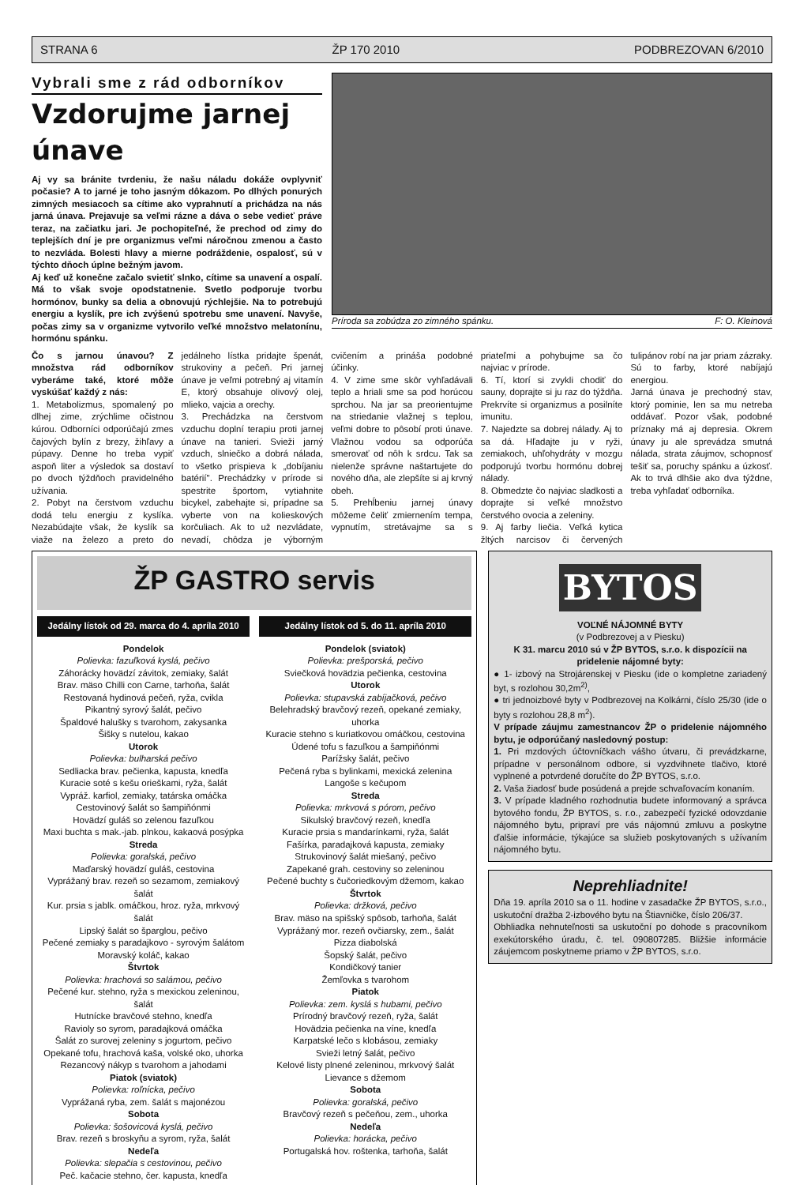STRANA 6 ŽP 170 2010 PODBREZOVAN 6/2010
Vybrali sme z rád odborníkov
Vzdorujme jarnej únave
Aj vy sa bránite tvrdeniu, že našu náladu dokáže ovplyvniť počasie? A to jarné je toho jasným dôkazom. Po dlhých ponurých zimných mesiacoch sa cítime ako vyprahnutí a prichádza na nás jarná únava. Prejavuje sa veľmi rázne a dáva o sebe vedieť práve teraz, na začiatku jari. Je pochopiteľné, že prechod od zimy do teplejších dní je pre organizmus veľmi náročnou zmenou a často to nezvláda. Bolesti hlavy a mierne podráždenie, ospalosť, sú v týchto dňoch úplne bežným javom.
Aj keď už konečne začalo svietiť slnko, cítime sa unavení a ospalí. Má to však svoje opodstatnenie. Svetlo podporuje tvorbu hormónov, bunky sa delia a obnovujú rýchlejšie. Na to potrebujú energiu a kyslík, pre ich zvýšenú spotrebu sme unavení. Navyše, počas zimy sa v organizme vytvorilo veľké množstvo melatonínu, hormónu spánku.
Príroda sa zobúdza zo zimného spánku. F: O. Kleinová
Čo s jarnou únavou? Z množstva rád odborníkov vyberáme také, ktoré môže vyskúšať každý z nás:
1. Metabolizmus, spomalený po dlhej zime, zrýchlime očistnou kúrou. Odborníci odporúčajú zmes čajových bylín z brezy, žihľavy a púpavy. Denne ho treba vypiť aspoň liter a výsledok sa dostaví po dvoch týždňoch pravidelného užívania.
2. Pobyt na čerstvom vzduchu dodá telu energiu z kyslíka. Nezabúdajte však, že kyslík sa viaže na železo a preto do jedálneho lístka pridajte špenát, strukoviny a pečeň. Pri jarnej únave je veľmi potrebný aj vitamín E, ktorý obsahuje olivový olej, mlieko, vajcia a orechy.
3. Prechádzka na čerstvom vzduchu doplní terapiu proti jarnej únave na tanieri. Svieži jarný vzduch, slniečko a dobrá nálada, to všetko prispieva k „dobíjaniu batérií". Prechádzky v prírode si spestrite športom, vytiahnite bicykel, zabehajte si, prípadne sa vyberte von na kolieskových korčuliach. Ak to už nezvládate, nevadí, chôdza je výborným cvičením a prináša podobné účinky.
4. V zime sme skôr vyhľadávali teplo a hriali sme sa pod horúcou sprchou. Na jar sa preorientujme na striedanie vlažnej s teplou, veľmi dobre to pôsobí proti únave. Vlažnou vodou sa odporúča smerovať od nôh k srdcu. Tak sa nielenže správne naštartujete do nového dňa, ale zlepšíte si aj krvný obeh.
5. Prehĺbeniu jarnej únavy môžeme čeliť zmiernením tempa, vypnutím, stretávajme sa s priateľmi a pohybujme sa čo najviac v prírode.
6. Tí, ktorí si zvykli chodiť do sauny, doprajte si ju raz do týždňa. Prekrvíte si organizmus a posilníte imunitu.
7. Najedzte sa dobrej nálady. Aj to sa dá. Hľadajte ju v ryži, zemiakoch, uhľohydráty v mozgu podporujú tvorbu hormónu dobrej nálady.
8. Obmedzte čo najviac sladkosti a doprajte si veľké množstvo čerstvého ovocia a zeleniny.
9. Aj farby liečia. Veľká kytica žltých narcisov či červených tulipánov robí na jar priam zázraky. Sú to farby, ktoré nabíjajú energiou.
Jarná únava je prechodný stav, ktorý pominie, len sa mu netreba oddávať. Pozor však, podobné príznaky má aj depresia. Okrem únavy ju ale sprevádza smutná nálada, strata záujmov, schopnosť tešiť sa, poruchy spánku a úzkosť. Ak to trvá dlhšie ako dva týždne, treba vyhľadať odborníka.
ŽP GASTRO servis
Jedálny lístok od 29. marca do 4. apríla 2010
Pondelok
Polievka: fazuľková kyslá, pečivo
Záhorácky hovädzí závitok, zemiaky, šalát
Brav. mäso Chilli con Carne, tarhoňa, šalát
Restovaná hydinová pečeň, ryža, cvikla
Pikantný syrový šalát, pečivo
Špaldové halušky s tvarohom, zakysanka
Šišky s nutelou, kakao
Utorok
Polievka: bulharská pečivo
Sedliacka brav. pečienka, kapusta, knedľa
Kuracie soté s kešu orieškami, ryža, šalát
Vypráž. karfiol, zemiaky, tatárska omáčka
Cestovinový šalát so šampiňónmi
Hovädzí guláš so zelenou fazuľkou
Maxi buchta s mak.-jab. plnkou, kakaová posýpka
Streda
Polievka: goralská, pečivo
Maďarský hovädzí guláš, cestovina
Vyprážaný brav. rezeň so sezamom, zemiakový šalát
Kur. prsia s jablk. omáčkou, hroz. ryža, mrkvový šalát
Lipský šalát so šparglou, pečivo
Pečené zemiaky s paradajkovo - syrovým šalátom
Moravský koláč, kakao
Štvrtok
Polievka: hrachová so salámou, pečivo
Pečené kur. stehno, ryža s mexickou zeleninou, šalát
Hutnícke bravčové stehno, knedľa
Ravioly so syrom, paradajková omáčka
Šalát zo surovej zeleniny s jogurtom, pečivo
Opekané tofu, hrachová kaša, volské oko, uhorka
Rezancový nákyp s tvarohom a jahodami
Piatok (sviatok)
Polievka: roľnícka, pečivo
Vyprážaná ryba, zem. šalát s majonézou
Sobota
Polievka: šošovicová kyslá, pečivo
Brav. rezeň s broskyňu a syrom, ryža, šalát
Nedeľa
Polievka: slepačia s cestovinou, pečivo
Peč. kačacie stehno, čer. kapusta, knedľa
Jedálny lístok od 5. do 11. apríla 2010
Pondelok (sviatok)
Polievka: prešporská, pečivo
Sviečková hovädzia pečienka, cestovina
Utorok
Polievka: stupavská zabíjačková, pečivo
Belehradský bravčový rezeň, opekané zemiaky, uhorka
Kuracie stehno s kuriatkovou omáčkou, cestovina
Údené tofu s fazuľkou a šampiňónmi
Parížsky šalát, pečivo
Pečená ryba s bylinkami, mexická zelenina
Langoše s kečupom
Streda
Polievka: mrkvová s pórom, pečivo
Sikulský bravčový rezeň, knedľa
Kuracie prsia s mandarínkami, ryža, šalát
Fašírka, paradajková kapusta, zemiaky
Strukovinový šalát miešaný, pečivo
Zapekané grah. cestoviny so zeleninou
Pečené buchty s čučoriedkovým džemom, kakao
Štvrtok
Polievka: držková, pečivo
Brav. mäso na spišský spôsob, tarhoňa, šalát
Vyprážaný mor. rezeň ovčiarsky, zem., šalát
Pizza diabolská
Šopský šalát, pečivo
Kondičkový tanier
Žemľovka s tvarohom
Piatok
Polievka: zem. kyslá s hubami, pečivo
Prírodný bravčový rezeň, ryža, šalát
Hovädzia pečienka na víne, knedľa
Karpatské lečo s klobásou, zemiaky
Svieži letný šalát, pečivo
Kelové listy plnené zeleninou, mrkvový šalát
Lievance s džemom
Sobota
Polievka: goralská, pečivo
Bravčový rezeň s pečeňou, zem., uhorka
Nedeľa
Polievka: horácka, pečivo
Portugalská hov. roštenka, tarhoňa, šalát
BYTOS
VOĽNÉ NÁJOMNÉ BYTY
(v Podbrezovej a v Piesku)
K 31. marcu 2010 sú v ŽP BYTOS, s.r.o. k dispozícii na pridelenie nájomné byty:
● 1- izbový na Strojárenskej v Piesku (ide o kompletne zariadený byt, s rozlohou 30,2m<sup>2)</sup>,
● tri jednoizbové byty v Podbrezovej na Kolkárni, číslo 25/30 (ide o byty s rozlohou 28,8 m<sup>2</sup>).
V prípade záujmu zamestnancov ŽP o pridelenie nájomného bytu, je odporúčaný nasledovný postup:
1. Pri mzdových účtovníčkach vášho útvaru, či prevádzkarne, prípadne v personálnom odbore, si vyzdvihnete tlačivo, ktoré vyplnené a potvrdené doručíte do ŽP BYTOS, s.r.o.
2. Vaša žiadosť bude posúdená a prejde schvaľovacím konaním.
3. V prípade kladného rozhodnutia budete informovaný a správca bytového fondu, ŽP BYTOS, s. r.o., zabezpečí fyzické odovzdanie nájomného bytu, pripraví pre vás nájomnú zmluvu a poskytne ďalšie informácie, týkajúce sa služieb poskytovaných s užívaním nájomného bytu.
Neprehliadnite!
Dňa 19. apríla 2010 sa o 11. hodine v zasadačke ŽP BYTOS, s.r.o., uskutoční dražba 2-izbového bytu na Štiavničke, číslo 206/37.
Obhliadka nehnuteľnosti sa uskutoční po dohode s pracovníkom exekútorského úradu, č. tel. 090807285. Bližšie informácie záujemcom poskytneme priamo v ŽP BYTOS, s.r.o.